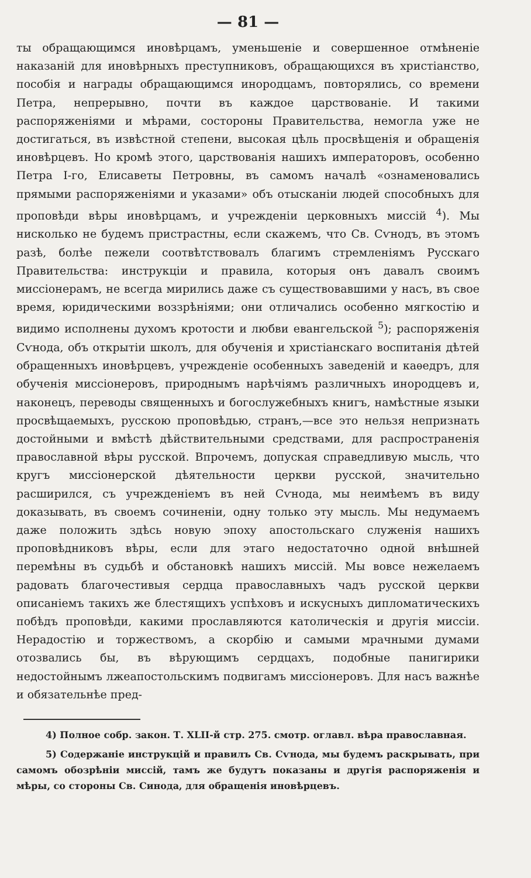— 81 —
ты обращающимся иновѣрцамъ, уменьшеніе и совершенное отмѣненіе наказаній для иновѣрныхъ преступниковъ, обращающихся въ христіанство, пособія и награды обращающимся инородцамъ, повторялись, со времени Петра, непрерывно, почти въ каждое царствованіе. И такими распоряженіями и мѣрами, состороны Правительства, немогла уже не достигаться, въ извѣстной степени, высокая цѣль просвѣщенія и обращенія иновѣрцевъ. Но кромѣ этого, царствованія нашихъ императоровъ, особенно Петра I-го, Елисаветы Петровны, въ самомъ началѣ «ознаменовались прямыми распоряженіями и указами» объ отысканіи людей способныхъ для проповѣди вѣры иновѣрцамъ, и учрежденіи церковныхъ миссій <sup>4</sup>). Мы нисколько не будемъ пристрастны, если скажемъ, что Св. Сѵнодъ, въ этомъ разѣ, болѣе пежели соотвѣтствовалъ благимъ стремленіямъ Русскаго Правительства: инструкціи и правила, которыя онъ давалъ своимъ миссіонерамъ, не всегда мирились даже съ существовавшими у насъ, въ свое время, юридическими воззрѣніями; они отличались особенно мягкостію и видимо исполнены духомъ кротости и любви евангельской <sup>5</sup>); распоряженія Сѵнода, объ открытіи школъ, для обученія и христіанскаго воспитанія дѣтей обращенныхъ иновѣрцевъ, учрежденіе особенныхъ заведеній и каѳедръ, для обученія миссіонеровъ, природнымъ нарѣчіямъ различныхъ инородцевъ и, наконецъ, переводы священныхъ и богослужебныхъ книгъ, намѣстные языки просвѣщаемыхъ, русскою проповѣдью, странъ,—все это нельзя непризнать достойными и вмѣстѣ дѣйствительными средствами, для распространенія православной вѣры русской. Впрочемъ, допуская справедливую мысль, что кругъ миссіонерской дѣятельности церкви русской, значительно расширился, съ учрежденіемъ въ ней Сѵнода, мы неимѣемъ въ виду доказывать, въ своемъ сочиненіи, одну только эту мысль. Мы недумаемъ даже положить здѣсь новую эпоху апостольскаго служенія нашихъ проповѣдниковъ вѣры, если для этаго недостаточно одной внѣшней перемѣны въ судьбѣ и обстановкѣ нашихъ миссій. Мы вовсе нежелаемъ радовать благочестивыя сердца православныхъ чадъ русской церкви описаніемъ такихъ же блестящихъ успѣховъ и искусныхъ дипломатическихъ побѣдъ проповѣди, какими прославляются католическія и другія миссіи. Нерадостію и торжествомъ, а скорбію и самыми мрачными думами отозвались бы, въ вѣрующимъ сердцахъ, подобные панигирики недостойнымъ лжеапостольскимъ подвигамъ миссіонеровъ. Для насъ важнѣе и обязательнѣе пред-
4) Полное собр. закон. Т. XLII-й стр. 275. смотр. оглавл. вѣра православная.
5) Содержаніе инструкцій и правилъ Св. Сѵнода, мы будемъ раскрывать, при самомъ обозрѣніи миссій, тамъ же будутъ показаны и другія распоряженія и мѣры, со стороны Св. Синода, для обращенія иновѣрцевъ.